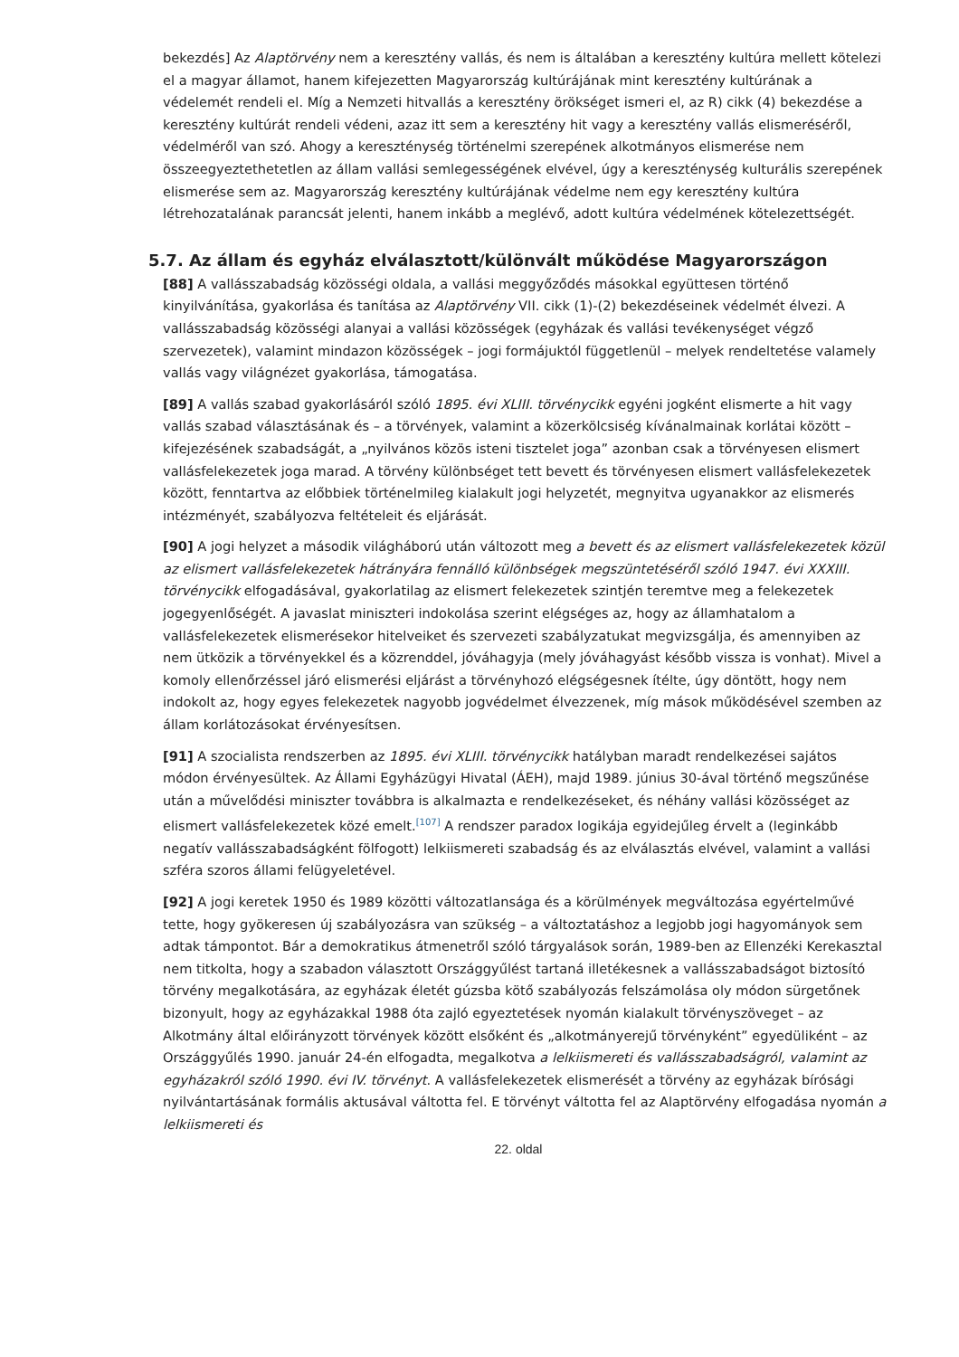bekezdés] Az Alaptörvény nem a keresztény vallás, és nem is általában a keresztény kultúra mellett kötelezi el a magyar államot, hanem kifejezetten Magyarország kultúrájának mint keresztény kultúrának a védelemét rendeli el. Míg a Nemzeti hitvallás a keresztény örökséget ismeri el, az R) cikk (4) bekezdése a keresztény kultúrát rendeli védeni, azaz itt sem a keresztény hit vagy a keresztény vallás elismeréséről, védelméről van szó. Ahogy a kereszténység történelmi szerepének alkotmányos elismerése nem összeegyeztethetetlen az állam vallási semlegességének elvével, úgy a kereszténység kulturális szerepének elismerése sem az. Magyarország keresztény kultúrájának védelme nem egy keresztény kultúra létrehozatalának parancsát jelenti, hanem inkább a meglévő, adott kultúra védelmének kötelezettségét.
5.7. Az állam és egyház elválasztott/különvált működése Magyarországon
[88] A vallásszabadság közösségi oldala, a vallási meggyőződés másokkal együttesen történő kinyilvánítása, gyakorlása és tanítása az Alaptörvény VII. cikk (1)-(2) bekezdéseinek védelmét élvezi. A vallásszabadság közösségi alanyai a vallási közösségek (egyházak és vallási tevékenységet végző szervezetek), valamint mindazon közösségek – jogi formájuktól függetlenül – melyek rendeltetése valamely vallás vagy világnézet gyakorlása, támogatása.
[89] A vallás szabad gyakorlásáról szóló 1895. évi XLIII. törvénycikk egyéni jogként elismerte a hit vagy vallás szabad választásának és – a törvények, valamint a közerkölcsiség kívánalmainak korlátai között – kifejezésének szabadságát, a „nyilvános közös isteni tisztelet joga” azonban csak a törvényesen elismert vallásfelekezetek joga marad. A törvény különbséget tett bevett és törvényesen elismert vallásfelekezetek között, fenntartva az előbbiek történelmileg kialakult jogi helyzetét, megnyitva ugyanakkor az elismerés intézményét, szabályozva feltételeit és eljárását.
[90] A jogi helyzet a második világháború után változott meg a bevett és az elismert vallásfelekezetek közül az elismert vallásfelekezetek hátrányára fennálló különbségek megszüntetéséről szóló 1947. évi XXXIII. törvénycikk elfogadásával, gyakorlatilag az elismert felekezetek szintjén teremtve meg a felekezetek jogegyenlőségét. A javaslat miniszteri indokolása szerint elégséges az, hogy az államhatalom a vallásfelekezetek elismerésekor hitelveiket és szervezeti szabályzatukat megvizsgálja, és amennyiben az nem ütközik a törvényekkel és a közrenddel, jóváhagyja (mely jóváhagyást később vissza is vonhat). Mivel a komoly ellenőrzéssel járó elismerési eljárást a törvényhozó elégségesnek ítélte, úgy döntött, hogy nem indokolt az, hogy egyes felekezetek nagyobb jogvédelmet élvezzenek, míg mások működésével szemben az állam korlátozásokat érvényesítsen.
[91] A szocialista rendszerben az 1895. évi XLIII. törvénycikk hatályban maradt rendelkezései sajátos módon érvényesültek. Az Állami Egyházügyi Hivatal (ÁEH), majd 1989. június 30-ával történő megszűnése után a művelődési miniszter továbbra is alkalmazta e rendelkezéseket, és néhány vallási közösséget az elismert vallásfelekezetek közé emelt.<sup>[107]</sup> A rendszer paradox logikája egyidejűleg érvelt a (leginkább negatív vallásszabadságként fölfogott) lelkiismereti szabadság és az elválasztás elvével, valamint a vallási szféra szoros állami felügyeletével.
[92] A jogi keretek 1950 és 1989 közötti változatlansága és a körülmények megváltozása egyértelművé tette, hogy gyökeresen új szabályozásra van szükség – a változtatáshoz a legjobb jogi hagyományok sem adtak támpontot. Bár a demokratikus átmenetről szóló tárgyalások során, 1989-ben az Ellenzéki Kerekasztal nem titkolta, hogy a szabadon választott Országgyűlést tartaná illetékesnek a vallásszabadságot biztosító törvény megalkotására, az egyházak életét gúzsba kötő szabályozás felszámolása oly módon sürgetőnek bizonyult, hogy az egyházakkal 1988 óta zajló egyeztetések nyomán kialakult törvényszöveget – az Alkotmány által előirányzott törvények között elsőként és „alkotmányerejű törvényként” egyedüliként – az Országgyűlés 1990. január 24-én elfogadta, megalkotva a lelkiismereti és vallásszabadságról, valamint az egyházakról szóló 1990. évi IV. törvényt. A vallásfelekezetek elismerését a törvény az egyházak bírósági nyilvántartásának formális aktusával váltotta fel. E törvényt váltotta fel az Alaptörvény elfogadása nyomán a lelkiismereti és
22. oldal